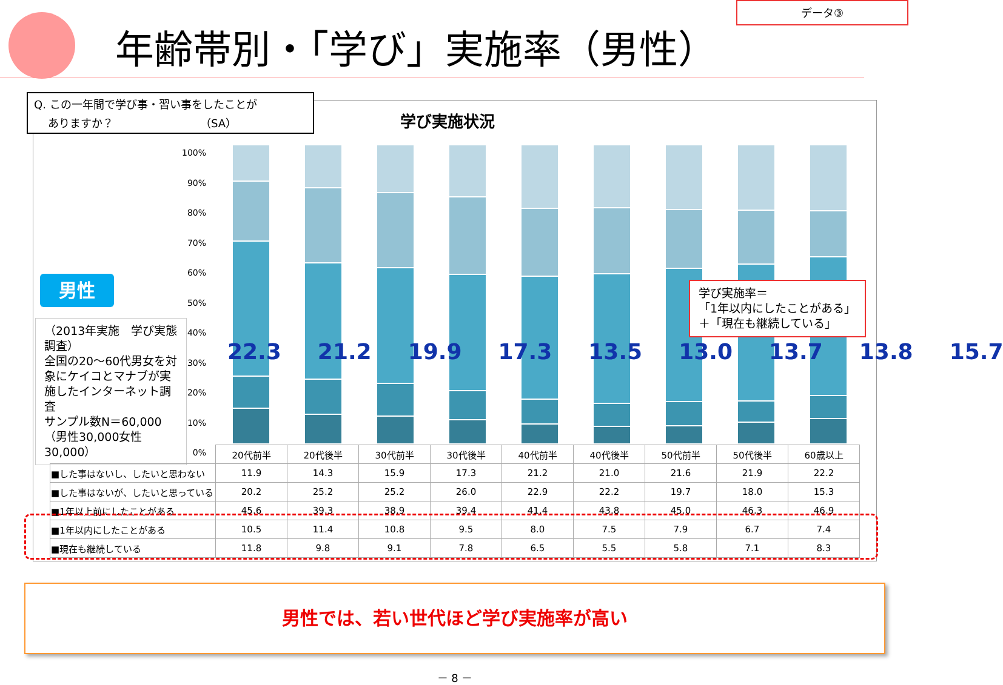データ③
年齢帯別・「学び」実施率（男性）
Q. この一年間で学び事・習い事をしたことが
ありますか？ （SA）
学び実施状況
男性
（2013年実施　学び実態調査）
全国の20～60代男女を対象にケイコとマナブが実施したインターネット調査
サンプル数N＝60,000
（男性30,000女性30,000）
100%
90%
80%
70%
60%
50%
40%
30%
20%
10%
0%
22.3 21.2 19.9 17.3 13.5 13.0 13.7 13.8 15.7
学び実施率＝
「1年以内にしたことがある」
＋「現在も継続している」
| | 20代前半 | 20代後半 | 30代前半 | 30代後半 | 40代前半 | 40代後半 | 50代前半 | 50代後半 | 60歳以上 |
| ■した事はないし、したいと思わない | 11.9 | 14.3 | 15.9 | 17.3 | 21.2 | 21.0 | 21.6 | 21.9 | 22.2 |
| ■した事はないが、したいと思っている | 20.2 | 25.2 | 25.2 | 26.0 | 22.9 | 22.2 | 19.7 | 18.0 | 15.3 |
| ■1年以上前にしたことがある | 45.6 | 39.3 | 38.9 | 39.4 | 41.4 | 43.8 | 45.0 | 46.3 | 46.9 |
| ■1年以内にしたことがある | 10.5 | 11.4 | 10.8 | 9.5 | 8.0 | 7.5 | 7.9 | 6.7 | 7.4 |
| ■現在も継続している | 11.8 | 9.8 | 9.1 | 7.8 | 6.5 | 5.5 | 5.8 | 7.1 | 8.3 |
男性では、若い世代ほど学び実施率が高い
－ 8 －